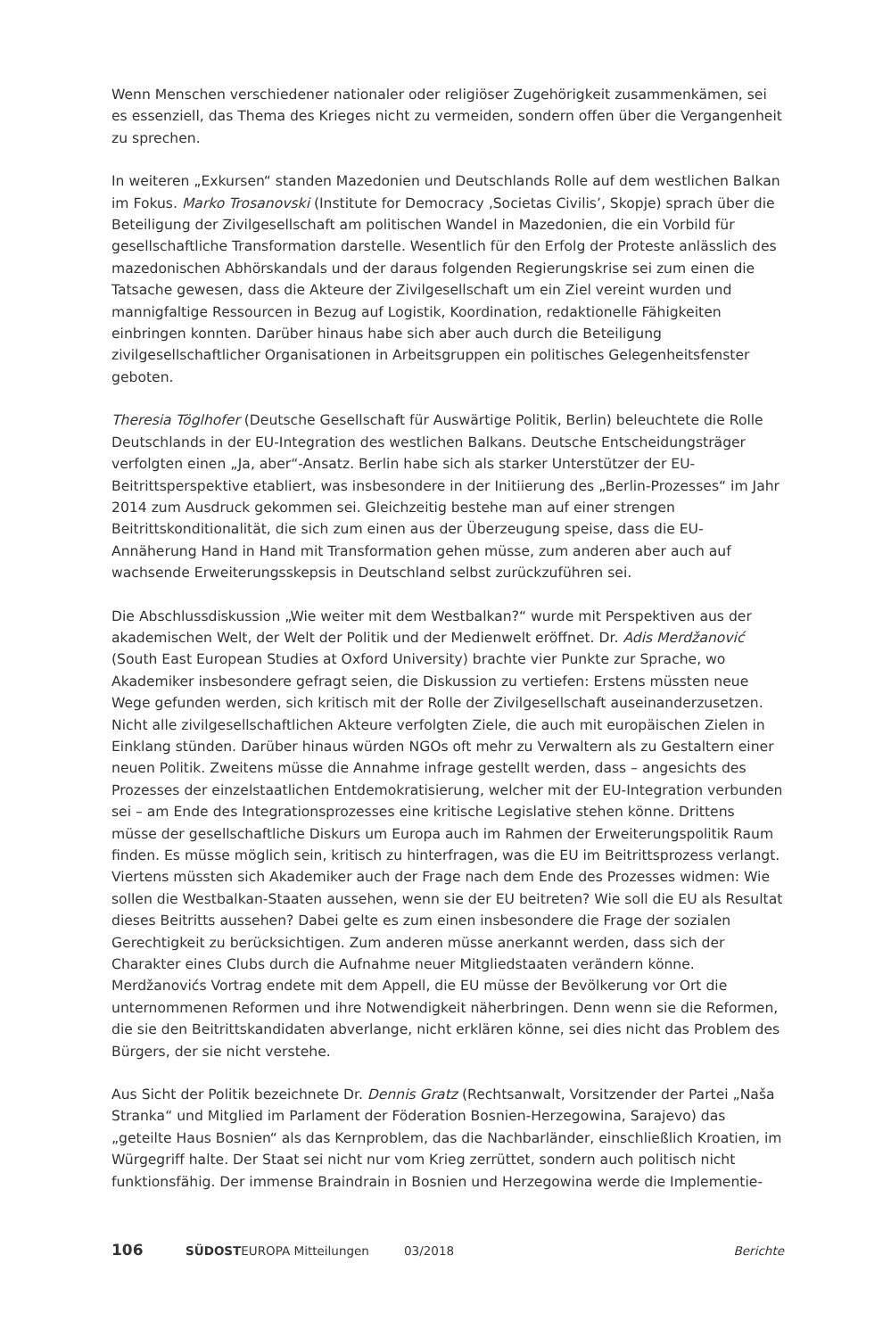Wenn Menschen verschiedener nationaler oder religiöser Zugehörigkeit zusammenkämen, sei es essenziell, das Thema des Krieges nicht zu vermeiden, sondern offen über die Vergangenheit zu sprechen.
In weiteren „Exkursen“ standen Mazedonien und Deutschlands Rolle auf dem westlichen Balkan im Fokus. Marko Trosanovski (Institute for Democracy ‚Societas Civilis’, Skopje) sprach über die Beteiligung der Zivilgesellschaft am politischen Wandel in Mazedonien, die ein Vorbild für gesellschaftliche Transformation darstelle. Wesentlich für den Erfolg der Proteste anlässlich des mazedonischen Abhörskandals und der daraus folgenden Regierungskrise sei zum einen die Tatsache gewesen, dass die Akteure der Zivilgesellschaft um ein Ziel vereint wurden und mannigfaltige Ressourcen in Bezug auf Logistik, Koordination, redaktionelle Fähigkeiten einbringen konnten. Darüber hinaus habe sich aber auch durch die Beteiligung zivilgesellschaftlicher Organisationen in Arbeitsgruppen ein politisches Gelegenheitsfenster geboten.
Theresia Töglhofer (Deutsche Gesellschaft für Auswärtige Politik, Berlin) beleuchtete die Rolle Deutschlands in der EU-Integration des westlichen Balkans. Deutsche Entscheidungsträger verfolgten einen „Ja, aber“-Ansatz. Berlin habe sich als starker Unterstützer der EU-Beitrittsperspektive etabliert, was insbesondere in der Initiierung des „Berlin-Prozesses“ im Jahr 2014 zum Ausdruck gekommen sei. Gleichzeitig bestehe man auf einer strengen Beitrittskonditionalität, die sich zum einen aus der Überzeugung speise, dass die EU-Annäherung Hand in Hand mit Transformation gehen müsse, zum anderen aber auch auf wachsende Erweiterungsskepsis in Deutschland selbst zurückzuführen sei.
Die Abschlussdiskussion „Wie weiter mit dem Westbalkan?“ wurde mit Perspektiven aus der akademischen Welt, der Welt der Politik und der Medienwelt eröffnet. Dr. Adis Merdžanović (South East European Studies at Oxford University) brachte vier Punkte zur Sprache, wo Akademiker insbesondere gefragt seien, die Diskussion zu vertiefen: Erstens müssten neue Wege gefunden werden, sich kritisch mit der Rolle der Zivilgesellschaft auseinanderzusetzen. Nicht alle zivilgesellschaftlichen Akteure verfolgten Ziele, die auch mit europäischen Zielen in Einklang stünden. Darüber hinaus würden NGOs oft mehr zu Verwaltern als zu Gestaltern einer neuen Politik. Zweitens müsse die Annahme infrage gestellt werden, dass – angesichts des Prozesses der einzelstaatlichen Entdemokratisierung, welcher mit der EU-Integration verbunden sei – am Ende des Integrationsprozesses eine kritische Legislative stehen könne. Drittens müsse der gesellschaftliche Diskurs um Europa auch im Rahmen der Erweiterungspolitik Raum finden. Es müsse möglich sein, kritisch zu hinterfragen, was die EU im Beitrittsprozess verlangt. Viertens müssten sich Akademiker auch der Frage nach dem Ende des Prozesses widmen: Wie sollen die Westbalkan-Staaten aussehen, wenn sie der EU beitreten? Wie soll die EU als Resultat dieses Beitritts aussehen? Dabei gelte es zum einen insbesondere die Frage der sozialen Gerechtigkeit zu berücksichtigen. Zum anderen müsse anerkannt werden, dass sich der Charakter eines Clubs durch die Aufnahme neuer Mitgliedstaaten verändern könne. Merdžanovićs Vortrag endete mit dem Appell, die EU müsse der Bevölkerung vor Ort die unternommenen Reformen und ihre Notwendigkeit näherbringen. Denn wenn sie die Reformen, die sie den Beitrittskandidaten abverlange, nicht erklären könne, sei dies nicht das Problem des Bürgers, der sie nicht verstehe.
Aus Sicht der Politik bezeichnete Dr. Dennis Gratz (Rechtsanwalt, Vorsitzender der Partei „Naša Stranka“ und Mitglied im Parlament der Föderation Bosnien-Herzegowina, Sarajevo) das „geteilte Haus Bosnien“ als das Kernproblem, das die Nachbarländer, einschließlich Kroatien, im Würgegriff halte. Der Staat sei nicht nur vom Krieg zerrüttet, sondern auch politisch nicht funktionsfähig. Der immense Braindrain in Bosnien und Herzegowina werde die Implementie-
106 SÜDOSTEUROPA Mitteilungen 03/2018 Berichte